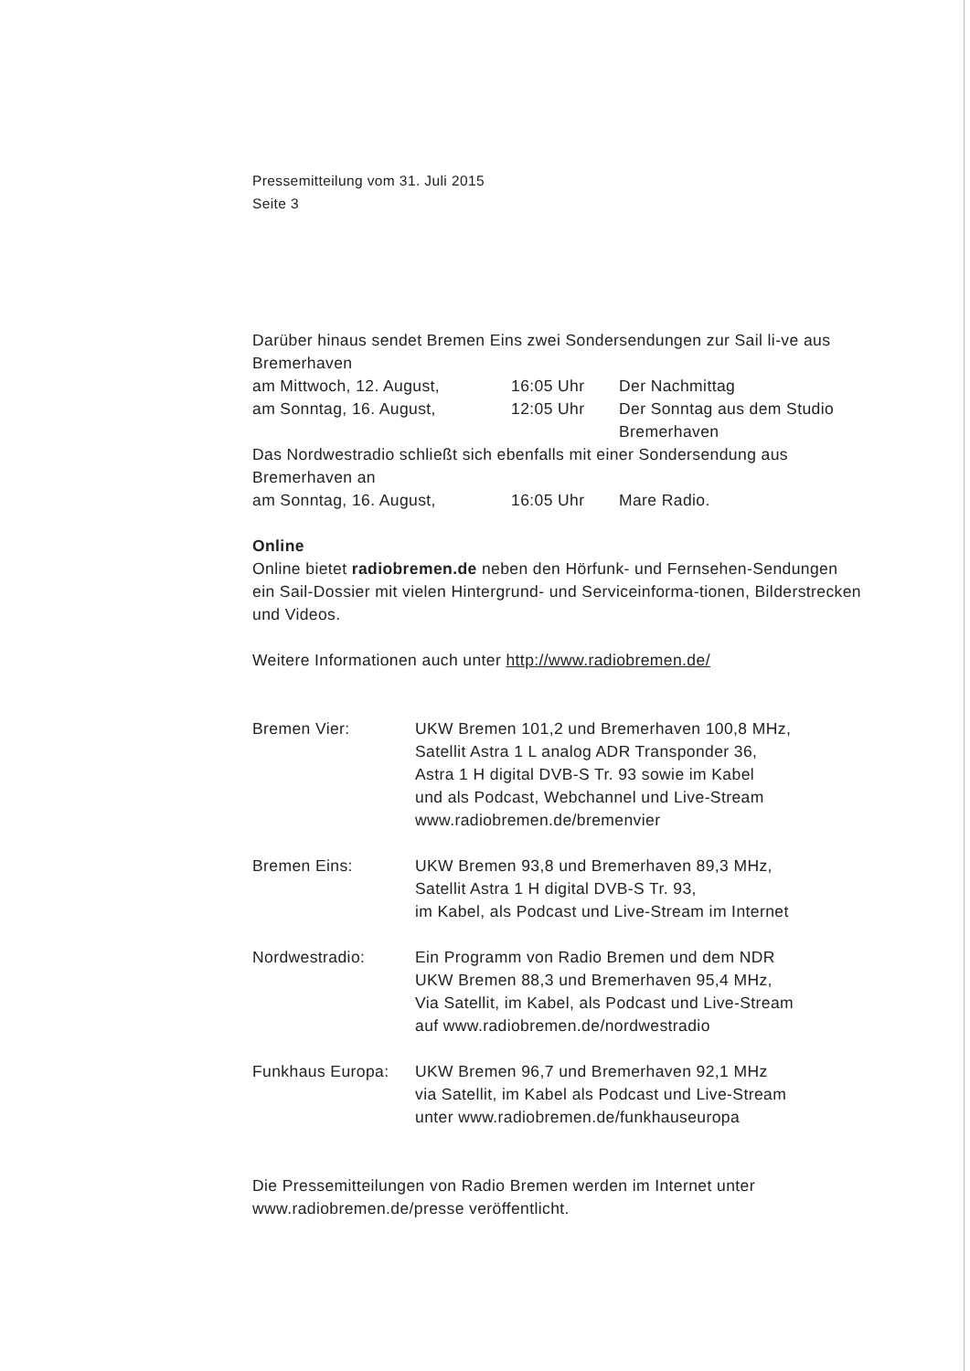Pressemitteilung vom 31. Juli 2015
Seite 3
Darüber hinaus sendet Bremen Eins zwei Sondersendungen zur Sail li-ve aus Bremerhaven
| am Mittwoch, 12. August, | 16:05 Uhr | Der Nachmittag |
| am Sonntag, 16. August, | 12:05 Uhr | Der Sonntag aus dem Studio Bremerhaven |
Das Nordwestradio schließt sich ebenfalls mit einer Sondersendung aus Bremerhaven an
| am Sonntag, 16. August, | 16:05 Uhr | Mare Radio. |
Online
Online bietet radiobremen.de neben den Hörfunk- und Fernsehen-Sendungen ein Sail-Dossier mit vielen Hintergrund- und Serviceinforma-tionen, Bilderstrecken und Videos.
Weitere Informationen auch unter http://www.radiobremen.de/
| Bremen Vier: | UKW Bremen 101,2 und Bremerhaven 100,8 MHz, Satellit Astra 1 L analog ADR Transponder 36, Astra 1 H digital DVB-S Tr. 93 sowie im Kabel und als Podcast, Webchannel und Live-Stream www.radiobremen.de/bremenvier |
| Bremen Eins: | UKW Bremen 93,8 und Bremerhaven 89,3 MHz, Satellit Astra 1 H digital DVB-S Tr. 93, im Kabel, als Podcast und Live-Stream im Internet |
| Nordwestradio: | Ein Programm von Radio Bremen und dem NDR UKW Bremen 88,3 und Bremerhaven 95,4 MHz, Via Satellit, im Kabel, als Podcast und Live-Stream auf www.radiobremen.de/nordwestradio |
| Funkhaus Europa: | UKW Bremen 96,7 und Bremerhaven 92,1 MHz via Satellit, im Kabel als Podcast und Live-Stream unter www.radiobremen.de/funkhauseuropa |
Die Pressemitteilungen von Radio Bremen werden im Internet unter www.radiobremen.de/presse veröffentlicht.